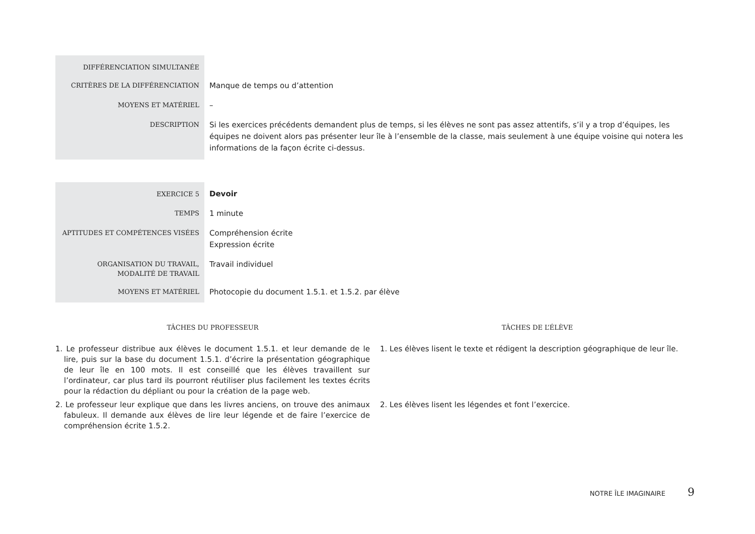| DIFFÉRENCIATION SIMULTANÉE | |
| CRITÈRES DE LA DIFFÉRENCIATION | Manque de temps ou d’attention |
| MOYENS ET MATÉRIEL | – |
| DESCRIPTION | Si les exercices précédents demandent plus de temps, si les élèves ne sont pas assez attentifs, s’il y a trop d’équipes, les équipes ne doivent alors pas présenter leur île à l’ensemble de la classe, mais seulement à une équipe voisine qui notera les informations de la façon écrite ci-dessus. |
| EXERCICE 5 | Devoir |
| TEMPS | 1 minute |
| APTITUDES ET COMPÉTENCES VISÉES | Compréhension écrite Expression écrite |
| ORGANISATION DU TRAVAIL, MODALITÉ DE TRAVAIL | Travail individuel |
| MOYENS ET MATÉRIEL | Photocopie du document 1.5.1. et 1.5.2. par élève |
TÂCHES DU PROFESSEUR
1. Le professeur distribue aux élèves le document 1.5.1. et leur demande de le lire, puis sur la base du document 1.5.1. d’écrire la présentation géographique de leur île en 100 mots. Il est conseillé que les élèves travaillent sur l’ordinateur, car plus tard ils pourront réutiliser plus facilement les textes écrits pour la rédaction du dépliant ou pour la création de la page web.
2. Le professeur leur explique que dans les livres anciens, on trouve des animaux fabuleux. Il demande aux élèves de lire leur légende et de faire l’exercice de compréhension écrite 1.5.2.
TÂCHES DE L’ÉLÈVE
1. Les élèves lisent le texte et rédigent la description géographique de leur île.
2. Les élèves lisent les légendes et font l’exercice.
NOTRE ÎLE IMAGINAIRE 9